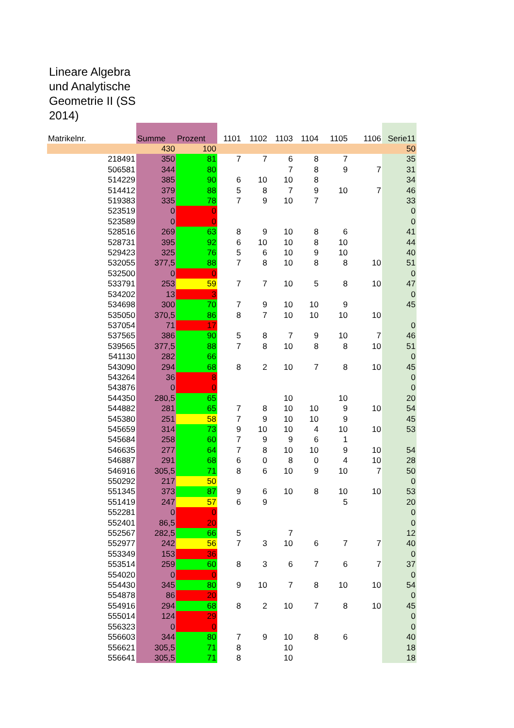Lineare Algebra und Analytische Geometrie II (SS 2014)
| Matrikelnr. | Summe | Prozent | 1101 | 1102 | 1103 | 1104 | 1105 | 1106 | Serie11 |
| --- | --- | --- | --- | --- | --- | --- | --- | --- | --- |
| | 430 | 100 | | | | | | | 50 |
| 218491 | 350 | 81 | 7 | 7 | 6 | 8 | 7 | | 35 |
| 506581 | 344 | 80 | | | 7 | 8 | 9 | 7 | 31 |
| 514229 | 385 | 90 | 6 | 10 | 10 | 8 | | | 34 |
| 514412 | 379 | 88 | 5 | 8 | 7 | 9 | 10 | 7 | 46 |
| 519383 | 335 | 78 | 7 | 9 | 10 | 7 | | | 33 |
| 523519 | 0 | 0 | | | | | | | 0 |
| 523589 | 0 | 0 | | | | | | | 0 |
| 528516 | 269 | 63 | 8 | 9 | 10 | 8 | 6 | | 41 |
| 528731 | 395 | 92 | 6 | 10 | 10 | 8 | 10 | | 44 |
| 529423 | 325 | 76 | 5 | 6 | 10 | 9 | 10 | | 40 |
| 532055 | 377,5 | 88 | 7 | 8 | 10 | 8 | 8 | 10 | 51 |
| 532500 | 0 | 0 | | | | | | | 0 |
| 533791 | 253 | 59 | 7 | 7 | 10 | 5 | 8 | 10 | 47 |
| 534202 | 13 | 3 | | | | | | | 0 |
| 534698 | 300 | 70 | 7 | 9 | 10 | 10 | 9 | | 45 |
| 535050 | 370,5 | 86 | 8 | 7 | 10 | 10 | 10 | 10 | |
| 537054 | 71 | 17 | | | | | | | 0 |
| 537565 | 386 | 90 | 5 | 8 | 7 | 9 | 10 | 7 | 46 |
| 539565 | 377,5 | 88 | 7 | 8 | 10 | 8 | 8 | 10 | 51 |
| 541130 | 282 | 66 | | | | | | | 0 |
| 543090 | 294 | 68 | 8 | 2 | 10 | 7 | 8 | 10 | 45 |
| 543264 | 36 | 8 | | | | | | | 0 |
| 543876 | 0 | 0 | | | | | | | 0 |
| 544350 | 280,5 | 65 | | | 10 | | 10 | | 20 |
| 544882 | 281 | 65 | 7 | 8 | 10 | 10 | 9 | 10 | 54 |
| 545380 | 251 | 58 | 7 | 9 | 10 | 10 | 9 | | 45 |
| 545659 | 314 | 73 | 9 | 10 | 10 | 4 | 10 | 10 | 53 |
| 545684 | 258 | 60 | 7 | 9 | 9 | 6 | 1 | | |
| 546635 | 277 | 64 | 7 | 8 | 10 | 10 | 9 | 10 | 54 |
| 546887 | 291 | 68 | 6 | 0 | 8 | 0 | 4 | 10 | 28 |
| 546916 | 305,5 | 71 | 8 | 6 | 10 | 9 | 10 | 7 | 50 |
| 550292 | 217 | 50 | | | | | | | 0 |
| 551345 | 373 | 87 | 9 | 6 | 10 | 8 | 10 | 10 | 53 |
| 551419 | 247 | 57 | 6 | 9 | | | 5 | | 20 |
| 552281 | 0 | 0 | | | | | | | 0 |
| 552401 | 86,5 | 20 | | | | | | | 0 |
| 552567 | 282,5 | 66 | 5 | | 7 | | | | 12 |
| 552977 | 242 | 56 | 7 | 3 | 10 | 6 | 7 | 7 | 40 |
| 553349 | 153 | 36 | | | | | | | 0 |
| 553514 | 259 | 60 | 8 | 3 | 6 | 7 | 6 | 7 | 37 |
| 554020 | 0 | 0 | | | | | | | 0 |
| 554430 | 345 | 80 | 9 | 10 | 7 | 8 | 10 | 10 | 54 |
| 554878 | 86 | 20 | | | | | | | 0 |
| 554916 | 294 | 68 | 8 | 2 | 10 | 7 | 8 | 10 | 45 |
| 555014 | 124 | 29 | | | | | | | 0 |
| 556323 | 0 | 0 | | | | | | | 0 |
| 556603 | 344 | 80 | 7 | 9 | 10 | 8 | 6 | | 40 |
| 556621 | 305,5 | 71 | 8 | | 10 | | | | 18 |
| 556641 | 305,5 | 71 | 8 | | 10 | | | | 18 |